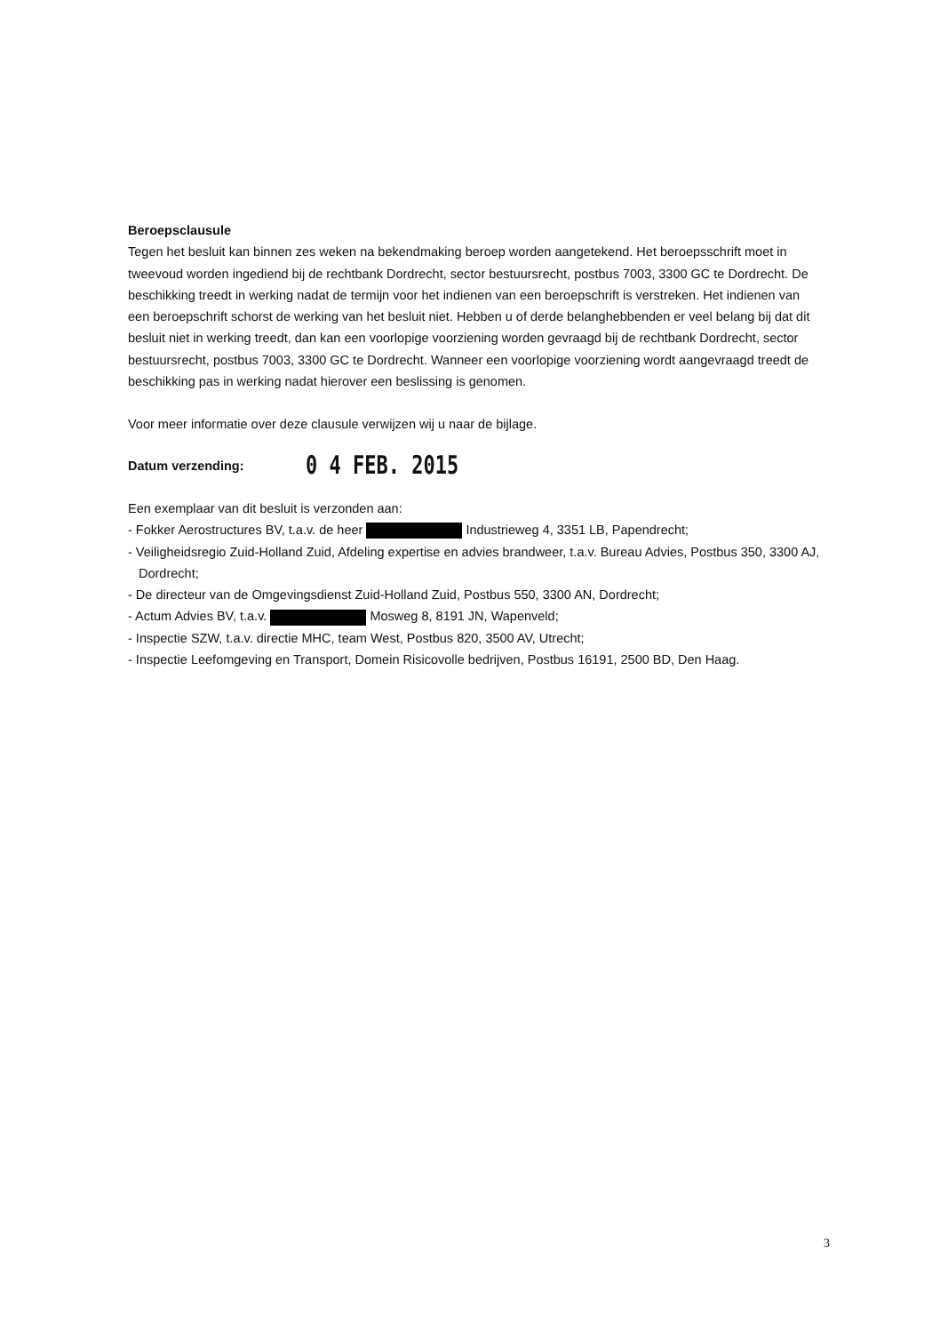Beroepsclausule
Tegen het besluit kan binnen zes weken na bekendmaking beroep worden aangetekend. Het beroepsschrift moet in tweevoud worden ingediend bij de rechtbank Dordrecht, sector bestuursrecht, postbus 7003, 3300 GC te Dordrecht. De beschikking treedt in werking nadat de termijn voor het indienen van een beroepschrift is verstreken. Het indienen van een beroepschrift schorst de werking van het besluit niet. Hebben u of derde belanghebbenden er veel belang bij dat dit besluit niet in werking treedt, dan kan een voorlopige voorziening worden gevraagd bij de rechtbank Dordrecht, sector bestuursrecht, postbus 7003, 3300 GC te Dordrecht. Wanneer een voorlopige voorziening wordt aangevraagd treedt de beschikking pas in werking nadat hierover een beslissing is genomen.
Voor meer informatie over deze clausule verwijzen wij u naar de bijlage.
Datum verzending: 0 4 FEB. 2015
Een exemplaar van dit besluit is verzonden aan:
- Fokker Aerostructures BV, t.a.v. de heer Industrieweg 4, 3351 LB, Papendrecht;
- Veiligheidsregio Zuid-Holland Zuid, Afdeling expertise en advies brandweer, t.a.v. Bureau Advies, Postbus 350, 3300 AJ, Dordrecht;
- De directeur van de Omgevingsdienst Zuid-Holland Zuid, Postbus 550, 3300 AN, Dordrecht;
- Actum Advies BV, t.a.v. Mosweg 8, 8191 JN, Wapenveld;
- Inspectie SZW, t.a.v. directie MHC, team West, Postbus 820, 3500 AV, Utrecht;
- Inspectie Leefomgeving en Transport, Domein Risicovolle bedrijven, Postbus 16191, 2500 BD, Den Haag.
3